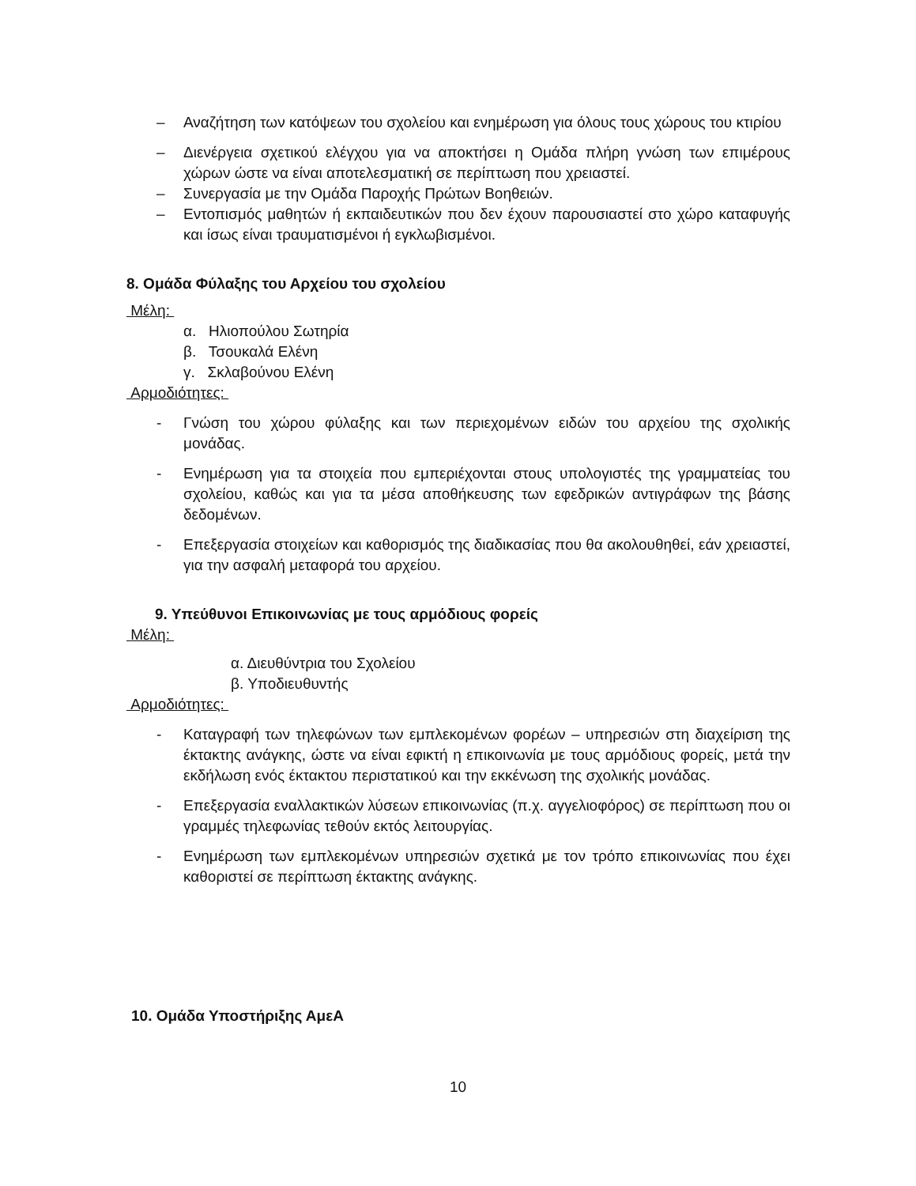– Αναζήτηση των κατόψεων του σχολείου και ενημέρωση για όλους τους χώρους του κτιρίου
– Διενέργεια σχετικού ελέγχου για να αποκτήσει η Ομάδα πλήρη γνώση των επιμέρους χώρων ώστε να είναι αποτελεσματική σε περίπτωση που χρειαστεί.
– Συνεργασία με την Ομάδα Παροχής Πρώτων Βοηθειών.
– Εντοπισμός μαθητών ή εκπαιδευτικών που δεν έχουν παρουσιαστεί στο χώρο καταφυγής και ίσως είναι τραυματισμένοι ή εγκλωβισμένοι.
8. Ομάδα Φύλαξης του Αρχείου του σχολείου
Μέλη:
α. Ηλιοπούλου Σωτηρία
β. Τσουκαλά Ελένη
γ. Σκλαβούνου Ελένη
Αρμοδιότητες:
- Γνώση του χώρου φύλαξης και των περιεχομένων ειδών του αρχείου της σχολικής μονάδας.
- Ενημέρωση για τα στοιχεία που εμπεριέχονται στους υπολογιστές της γραμματείας του σχολείου, καθώς και για τα μέσα αποθήκευσης των εφεδρικών αντιγράφων της βάσης δεδομένων.
- Επεξεργασία στοιχείων και καθορισμός της διαδικασίας που θα ακολουθηθεί, εάν χρειαστεί, για την ασφαλή μεταφορά του αρχείου.
9. Υπεύθυνοι Επικοινωνίας με τους αρμόδιους φορείς
Μέλη:
α. Διευθύντρια του Σχολείου
β. Υποδιευθυντής
Αρμοδιότητες:
- Καταγραφή των τηλεφώνων των εμπλεκομένων φορέων – υπηρεσιών στη διαχείριση της έκτακτης ανάγκης, ώστε να είναι εφικτή η επικοινωνία με τους αρμόδιους φορείς, μετά την εκδήλωση ενός έκτακτου περιστατικού και την εκκένωση της σχολικής μονάδας.
- Επεξεργασία εναλλακτικών λύσεων επικοινωνίας (π.χ. αγγελιοφόρος) σε περίπτωση που οι γραμμές τηλεφωνίας τεθούν εκτός λειτουργίας.
- Ενημέρωση των εμπλεκομένων υπηρεσιών σχετικά με τον τρόπο επικοινωνίας που έχει καθοριστεί σε περίπτωση έκτακτης ανάγκης.
10. Ομάδα Υποστήριξης ΑμεΑ
10